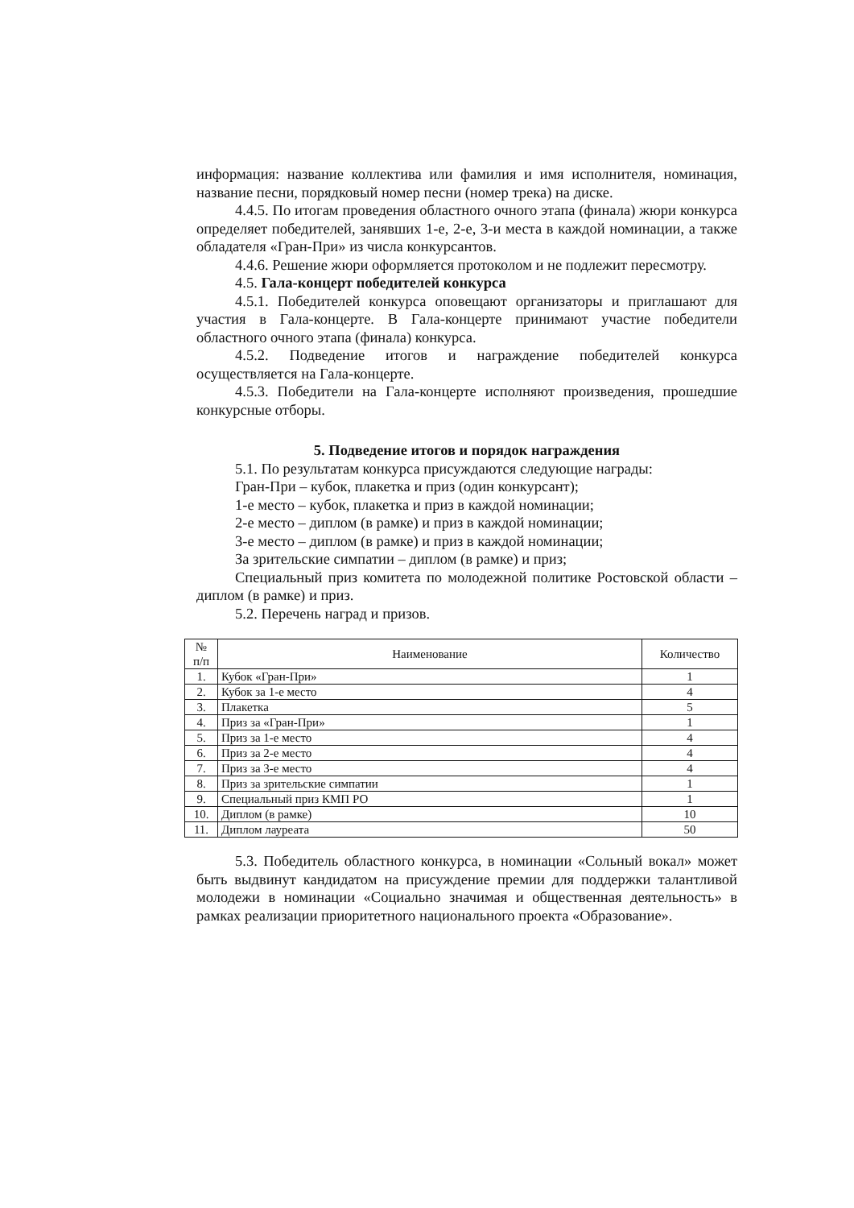информация: название коллектива или фамилия и имя исполнителя, номинация, название песни, порядковый номер песни (номер трека) на диске.
4.4.5. По итогам проведения областного очного этапа (финала) жюри конкурса определяет победителей, занявших 1-е, 2-е, 3-и места в каждой номинации, а также обладателя «Гран-При» из числа конкурсантов.
4.4.6. Решение жюри оформляется протоколом и не подлежит пересмотру.
4.5. Гала-концерт победителей конкурса
4.5.1. Победителей конкурса оповещают организаторы и приглашают для участия в Гала-концерте. В Гала-концерте принимают участие победители областного очного этапа (финала) конкурса.
4.5.2. Подведение итогов и награждение победителей конкурса осуществляется на Гала-концерте.
4.5.3. Победители на Гала-концерте исполняют произведения, прошедшие конкурсные отборы.
5. Подведение итогов и порядок награждения
5.1. По результатам конкурса присуждаются следующие награды:
Гран-При – кубок, плакетка и приз (один конкурсант);
1-е место – кубок, плакетка и приз в каждой номинации;
2-е место – диплом (в рамке) и приз в каждой номинации;
3-е место – диплом (в рамке) и приз в каждой номинации;
За зрительские симпатии – диплом (в рамке) и приз;
Специальный приз комитета по молодежной политике Ростовской области – диплом (в рамке) и приз.
5.2. Перечень наград и призов.
| № п/п | Наименование | Количество |
| --- | --- | --- |
| 1. | Кубок «Гран-При» | 1 |
| 2. | Кубок за 1-е место | 4 |
| 3. | Плакетка | 5 |
| 4. | Приз за «Гран-При» | 1 |
| 5. | Приз за 1-е место | 4 |
| 6. | Приз за 2-е место | 4 |
| 7. | Приз за 3-е место | 4 |
| 8. | Приз за зрительские симпатии | 1 |
| 9. | Специальный приз КМП РО | 1 |
| 10. | Диплом (в рамке) | 10 |
| 11. | Диплом лауреата | 50 |
5.3. Победитель областного конкурса, в номинации «Сольный вокал» может быть выдвинут кандидатом на присуждение премии для поддержки талантливой молодежи в номинации «Социально значимая и общественная деятельность» в рамках реализации приоритетного национального проекта «Образование».